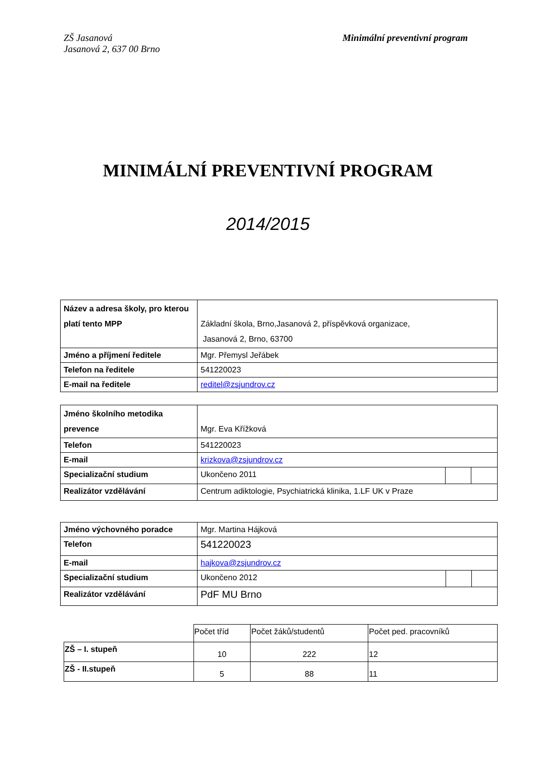ZŠ Jasanová
Jasanová 2, 637 00 Brno
Minimální preventivní program
MINIMÁLNÍ PREVENTIVNÍ PROGRAM
2014/2015
| Název a adresa školy, pro kterou platí tento MPP | Základní škola, Brno,Jasanová 2, příspěvková organizace, Jasanová 2, Brno, 63700 |
| Jméno a příjmení ředitele | Mgr. Přemysl Jeřábek |
| Telefon na ředitele | 541220023 |
| E-mail na ředitele | reditel@zsjundrov.cz |
| Jméno školního metodika prevence | Mgr. Eva Křížková | | |
| Telefon | 541220023 | | |
| E-mail | krizkova@zsjundrov.cz | | |
| Specializační studium | Ukončeno 2011 | | |
| Realizátor vzdělávání | Centrum adiktologie, Psychiatrická klinika, 1.LF UK v Praze | | |
| Jméno výchovného poradce | Mgr. Martina Hájková | | |
| Telefon | 541220023 | | |
| E-mail | hajkova@zsjundrov.cz | | |
| Specializační studium | Ukončeno 2012 | | |
| Realizátor vzdělávání | PdF MU Brno | | |
| | Počet tříd | Počet žáků/studentů | Počet ped. pracovníků |
| ZŠ – I. stupeň | 10 | 222 | 12 |
| ZŠ - II.stupeň | 5 | 88 | 11 |